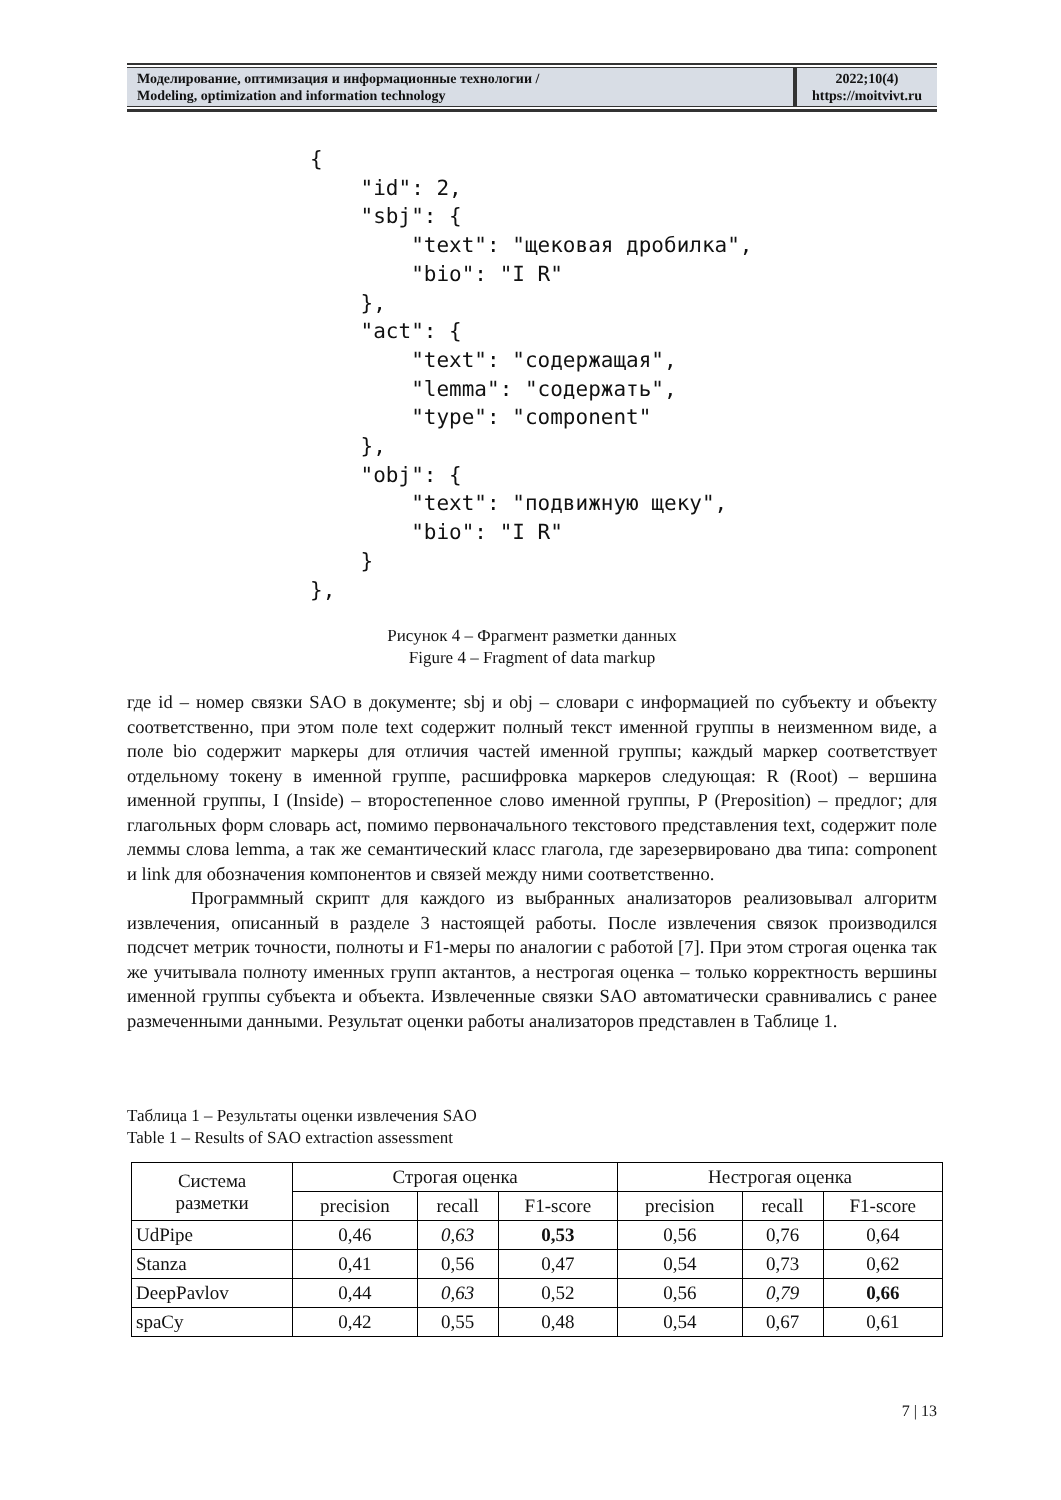Моделирование, оптимизация и информационные технологии /
Modeling, optimization and information technology
2022;10(4)
https://moitvivt.ru
{
    "id": 2,
    "sbj": {
        "text": "щековая дробилка",
        "bio": "I R"
    },
    "act": {
        "text": "содержащая",
        "lemma": "содержать",
        "type": "component"
    },
    "obj": {
        "text": "подвижную щеку",
        "bio": "I R"
    }
},
Рисунок 4 – Фрагмент разметки данных
Figure 4 – Fragment of data markup
где id – номер связки SAO в документе; sbj и obj – словари с информацией по субъекту и объекту соответственно, при этом поле text содержит полный текст именной группы в неизменном виде, а поле bio содержит маркеры для отличия частей именной группы; каждый маркер соответствует отдельному токену в именной группе, расшифровка маркеров следующая: R (Root) – вершина именной группы, I (Inside) – второстепенное слово именной группы, P (Preposition) – предлог; для глагольных форм словарь act, помимо первоначального текстового представления text, содержит поле леммы слова lemma, а так же семантический класс глагола, где зарезервировано два типа: component и link для обозначения компонентов и связей между ними соответственно.
Программный скрипт для каждого из выбранных анализаторов реализовывал алгоритм извлечения, описанный в разделе 3 настоящей работы. После извлечения связок производился подсчет метрик точности, полноты и F1-меры по аналогии с работой [7]. При этом строгая оценка так же учитывала полноту именных групп актантов, а нестрогая оценка – только корректность вершины именной группы субъекта и объекта. Извлеченные связки SAO автоматически сравнивались с ранее размеченными данными. Результат оценки работы анализаторов представлен в Таблице 1.
Таблица 1 – Результаты оценки извлечения SAO
Table 1 – Results of SAO extraction assessment
| Система разметки | Строгая оценка | | | Нестрогая оценка | | |
| --- | --- | --- | --- | --- | --- | --- |
| | precision | recall | F1-score | precision | recall | F1-score |
| UdPipe | 0,46 | 0,63 | 0,53 | 0,56 | 0,76 | 0,64 |
| Stanza | 0,41 | 0,56 | 0,47 | 0,54 | 0,73 | 0,62 |
| DeepPavlov | 0,44 | 0,63 | 0,52 | 0,56 | 0,79 | 0,66 |
| spaCy | 0,42 | 0,55 | 0,48 | 0,54 | 0,67 | 0,61 |
7 | 13